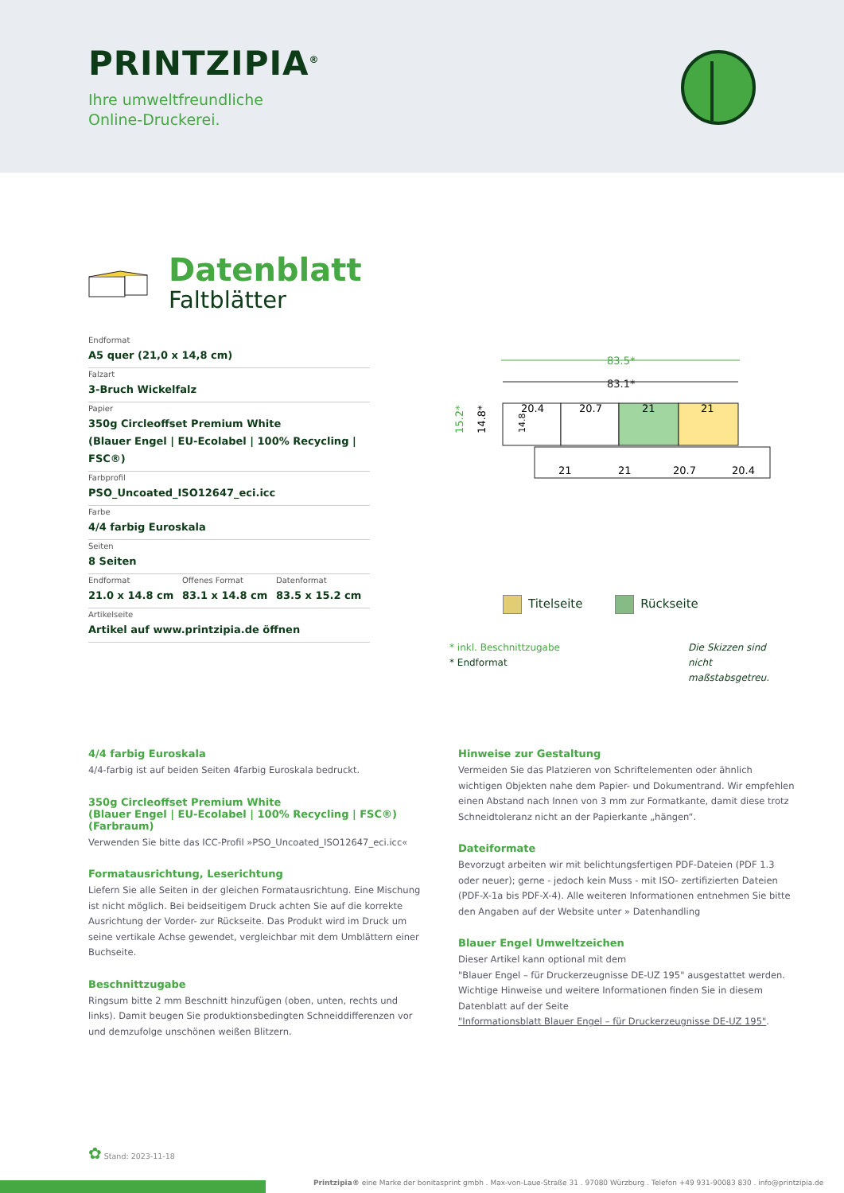PRINTZIPIA<sup>®</sup>
Ihre umweltfreundliche
Online-Druckerei.
Datenblatt
Faltblätter
Endformat
A5 quer (21,0 x 14,8 cm)
Falzart
3-Bruch Wickelfalz
Papier
350g Circleoffset Premium White
(Blauer Engel | EU-Ecolabel | 100% Recycling | FSC®)
Farbprofil
PSO_Uncoated_ISO12647_eci.icc
Farbe
4/4 farbig Euroskala
Seiten
8 Seiten
| Endformat 21.0 x 14.8 cm | Offenes Format 83.1 x 14.8 cm | Datenformat 83.5 x 15.2 cm |
Artikelseite
Artikel auf www.printzipia.de öffnen
83.5*
83.1*
20.4
20.7
21
21
21
21
20.7
20.4
15.2*
14.8*
14.8
Titelseite Rückseite
* inkl. Beschnittzugabe
* Endformat
Die Skizzen sind nicht maßstabsgetreu.
4/4 farbig Euroskala
4/4-farbig ist auf beiden Seiten 4farbig Euroskala bedruckt.
350g Circleoffset Premium White
(Blauer Engel | EU-Ecolabel | 100% Recycling | FSC®)
(Farbraum)
Verwenden Sie bitte das ICC-Profil »PSO_Uncoated_ISO12647_eci.icc«
Formatausrichtung, Leserichtung
Liefern Sie alle Seiten in der gleichen Formatausrichtung. Eine Mischung ist nicht möglich. Bei beidseitigem Druck achten Sie auf die korrekte Ausrichtung der Vorder- zur Rückseite. Das Produkt wird im Druck um seine vertikale Achse gewendet, vergleichbar mit dem Umblättern einer Buchseite.
Beschnittzugabe
Ringsum bitte 2 mm Beschnitt hinzufügen (oben, unten, rechts und links). Damit beugen Sie produktionsbedingten Schneiddifferenzen vor und demzufolge unschönen weißen Blitzern.
Hinweise zur Gestaltung
Vermeiden Sie das Platzieren von Schriftelementen oder ähnlich wichtigen Objekten nahe dem Papier- und Dokumentrand. Wir empfehlen einen Abstand nach Innen von 3 mm zur Formatkante, damit diese trotz Schneidtoleranz nicht an der Papierkante „hängen“.
Dateiformate
Bevorzugt arbeiten wir mit belichtungsfertigen PDF-Dateien (PDF 1.3 oder neuer); gerne - jedoch kein Muss - mit ISO- zertifizierten Dateien (PDF-X-1a bis PDF-X-4). Alle weiteren Informationen entnehmen Sie bitte den Angaben auf der Website unter » Datenhandling
Blauer Engel Umweltzeichen
Dieser Artikel kann optional mit dem
"Blauer Engel – für Druckerzeugnisse DE-UZ 195" ausgestattet werden. Wichtige Hinweise und weitere Informationen finden Sie in diesem Datenblatt auf der Seite
"Informationsblatt Blauer Engel – für Druckerzeugnisse DE-UZ 195".
✿ Stand: 2023-11-18
Printzipia® eine Marke der bonitasprint gmbh . Max-von-Laue-Straße 31 . 97080 Würzburg . Telefon +49 931-90083 830 . info@printzipia.de